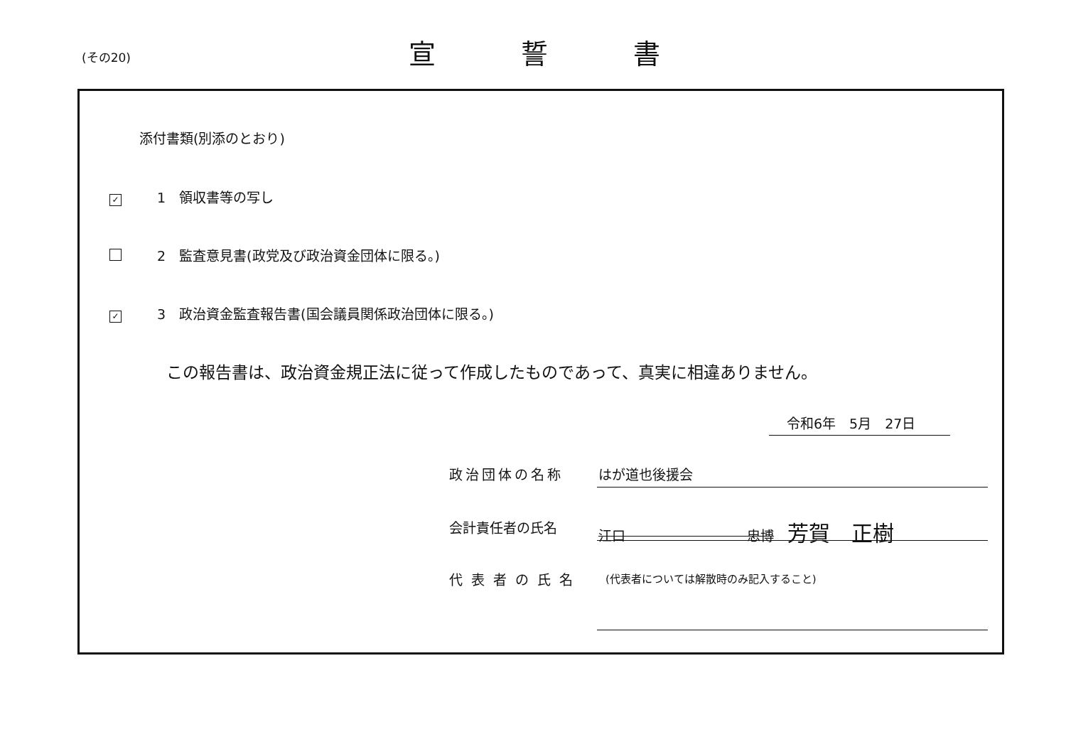(その20)
宣誓書
添付書類(別添のとおり)
✓ 1　領収書等の写し
2　監査意見書(政党及び政治資金団体に限る。)
✓ 3　政治資金監査報告書(国会議員関係政治団体に限る。)
この報告書は、政治資金規正法に従って作成したものであって、真実に相違ありません。
令和6年　5月　27日
政治団体の名称 はが道也後援会
会計責任者の氏名
江口　　　　　　　　　忠博　芳賀　正樹
代表者の氏名
(代表者については解散時のみ記入すること)